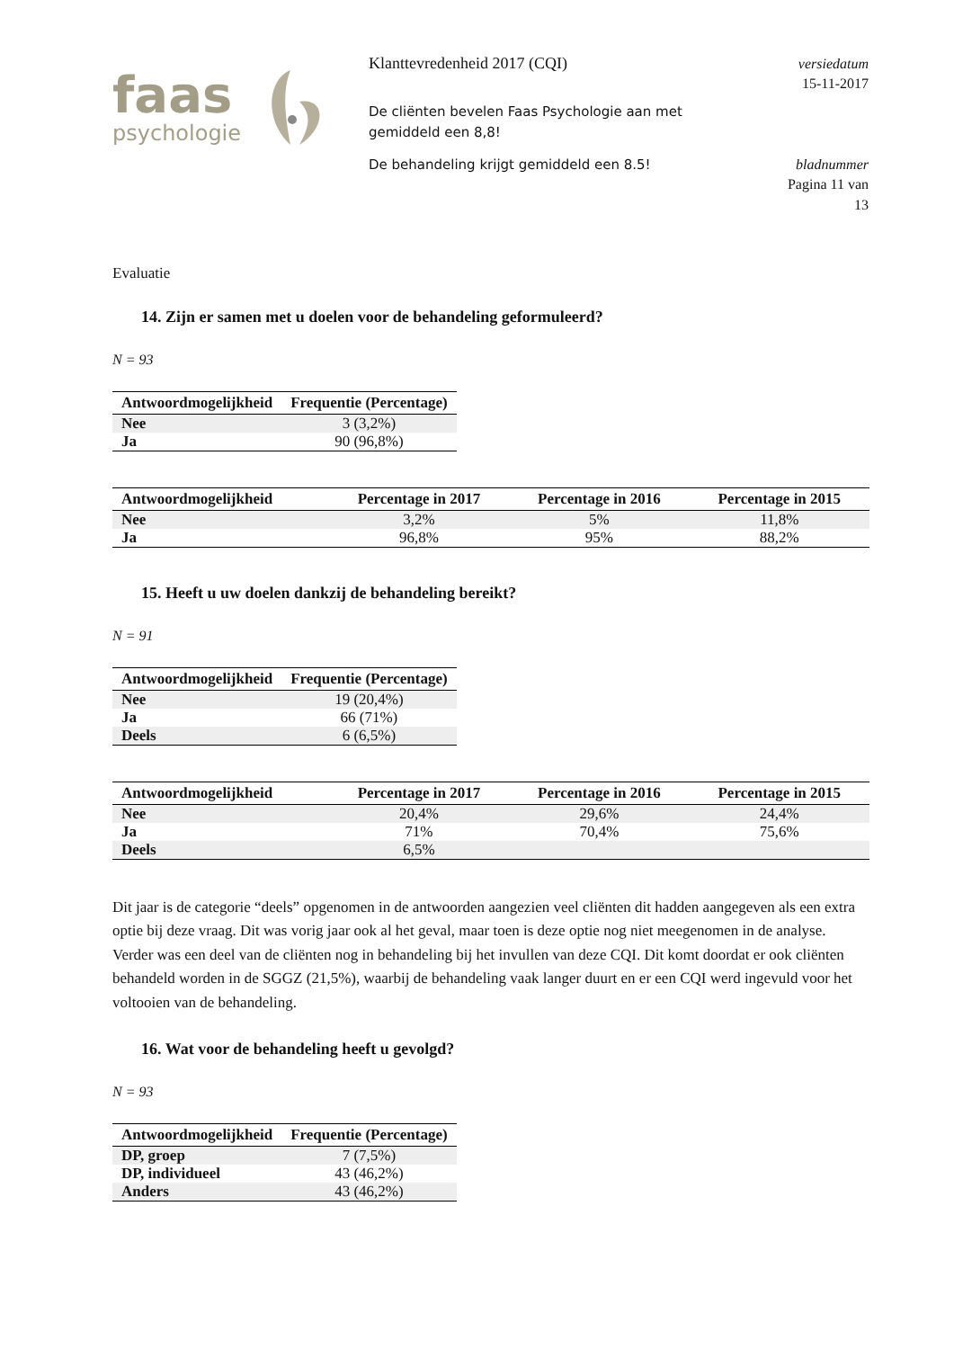faas
psychologie
Klanttevredenheid 2017 (CQI)
De cliënten bevelen Faas Psychologie aan met gemiddeld een 8,8!
De behandeling krijgt gemiddeld een 8.5!
versiedatum
15-11-2017
bladnummer
Pagina 11 van
13
Evaluatie
14. Zijn er samen met u doelen voor de behandeling geformuleerd?
N = 93
| Antwoordmogelijkheid | Frequentie (Percentage) |
| --- | --- |
| Nee | 3 (3,2%) |
| Ja | 90 (96,8%) |
| Antwoordmogelijkheid | Percentage in 2017 | Percentage in 2016 | Percentage in 2015 |
| --- | --- | --- | --- |
| Nee | 3,2% | 5% | 11,8% |
| Ja | 96,8% | 95% | 88,2% |
15. Heeft u uw doelen dankzij de behandeling bereikt?
N = 91
| Antwoordmogelijkheid | Frequentie (Percentage) |
| --- | --- |
| Nee | 19 (20,4%) |
| Ja | 66 (71%) |
| Deels | 6 (6,5%) |
| Antwoordmogelijkheid | Percentage in 2017 | Percentage in 2016 | Percentage in 2015 |
| --- | --- | --- | --- |
| Nee | 20,4% | 29,6% | 24,4% |
| Ja | 71% | 70,4% | 75,6% |
| Deels | 6,5% | | |
Dit jaar is de categorie “deels” opgenomen in de antwoorden aangezien veel cliënten dit hadden aangegeven als een extra optie bij deze vraag. Dit was vorig jaar ook al het geval, maar toen is deze optie nog niet meegenomen in de analyse. Verder was een deel van de cliënten nog in behandeling bij het invullen van deze CQI. Dit komt doordat er ook cliënten behandeld worden in de SGGZ (21,5%), waarbij de behandeling vaak langer duurt en er een CQI werd ingevuld voor het voltooien van de behandeling.
16. Wat voor de behandeling heeft u gevolgd?
N = 93
| Antwoordmogelijkheid | Frequentie (Percentage) |
| --- | --- |
| DP, groep | 7 (7,5%) |
| DP, individueel | 43 (46,2%) |
| Anders | 43 (46,2%) |